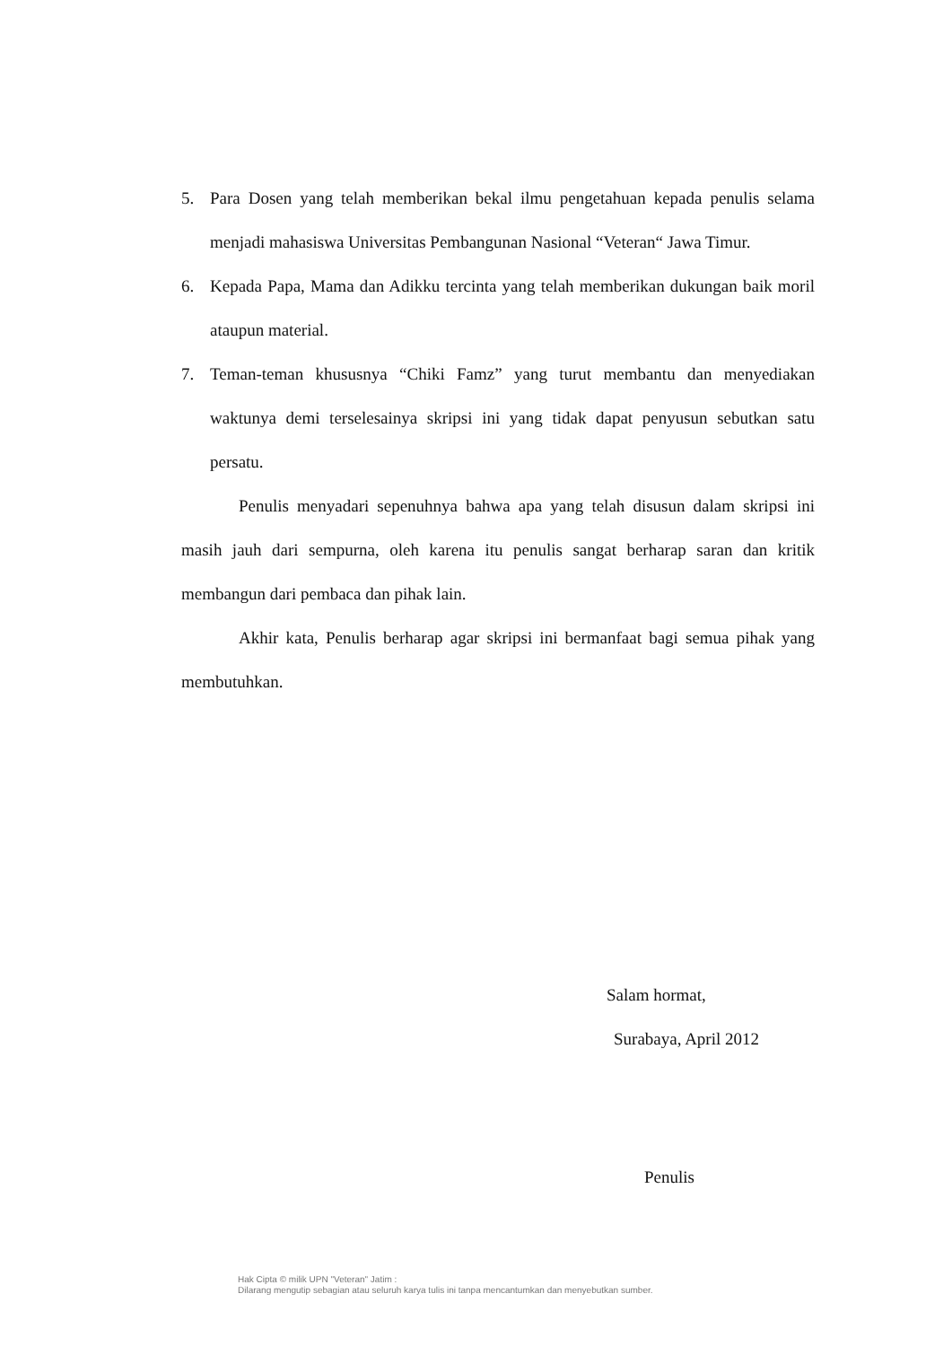5. Para Dosen yang telah memberikan bekal ilmu pengetahuan kepada penulis selama menjadi mahasiswa Universitas Pembangunan Nasional “Veteran“ Jawa Timur.
6. Kepada Papa, Mama dan Adikku tercinta yang telah memberikan dukungan baik moril ataupun material.
7. Teman-teman khususnya “Chiki Famz” yang turut membantu dan menyediakan waktunya demi terselesainya skripsi ini yang tidak dapat penyusun sebutkan satu persatu.
Penulis menyadari sepenuhnya bahwa apa yang telah disusun dalam skripsi ini masih jauh dari sempurna, oleh karena itu penulis sangat berharap saran dan kritik membangun dari pembaca dan pihak lain.
Akhir kata, Penulis berharap agar skripsi ini bermanfaat bagi semua pihak yang membutuhkan.
Salam hormat,
Surabaya, April 2012
Penulis
Hak Cipta © milik UPN "Veteran" Jatim :
Dilarang mengutip sebagian atau seluruh karya tulis ini tanpa mencantumkan dan menyebutkan sumber.